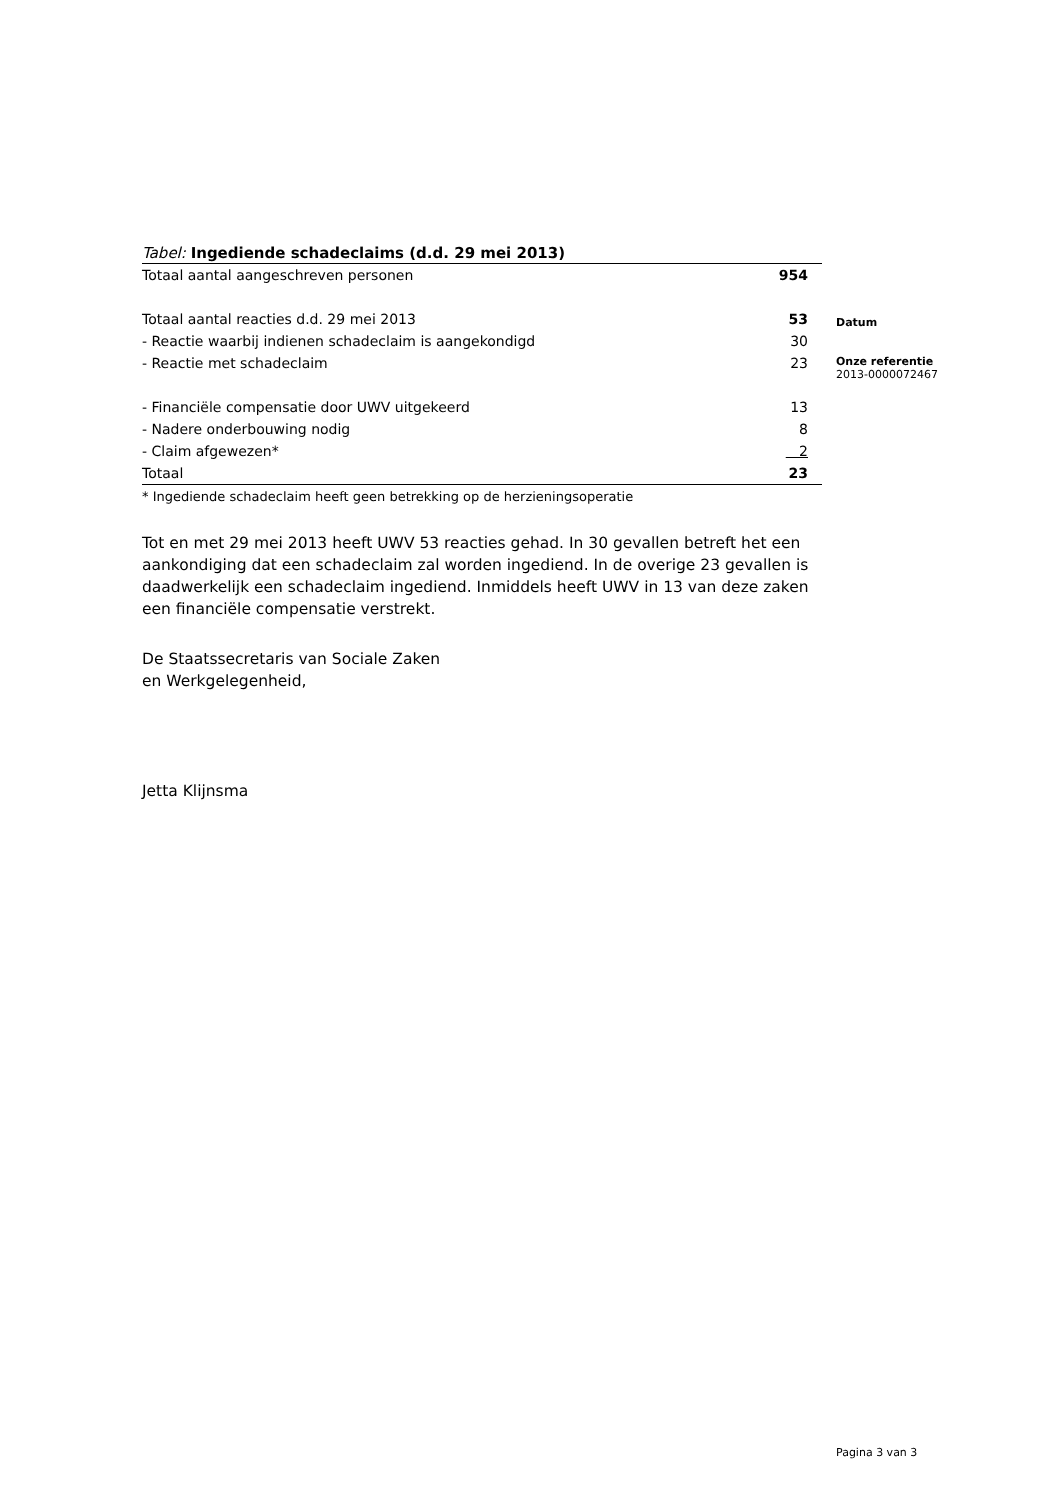Tabel: Ingediende schadeclaims (d.d. 29 mei 2013)
| Totaal aantal aangeschreven personen | 954 |
| Totaal aantal reacties d.d. 29 mei 2013 | 53 |
| - Reactie waarbij indienen schadeclaim is aangekondigd | 30 |
| - Reactie met schadeclaim | 23 |
| - Financiële compensatie door UWV uitgekeerd | 13 |
| - Nadere onderbouwing nodig | 8 |
| - Claim afgewezen* | 2 |
| Totaal | 23 |
* Ingediende schadeclaim heeft geen betrekking op de herzieningsoperatie
Tot en met 29 mei 2013 heeft UWV 53 reacties gehad. In 30 gevallen betreft het een aankondiging dat een schadeclaim zal worden ingediend. In de overige 23 gevallen is daadwerkelijk een schadeclaim ingediend. Inmiddels heeft UWV in 13 van deze zaken een financiële compensatie verstrekt.
De Staatssecretaris van Sociale Zaken
en Werkgelegenheid,
Jetta Klijnsma
Datum
Onze referentie
2013-0000072467
Pagina 3 van 3